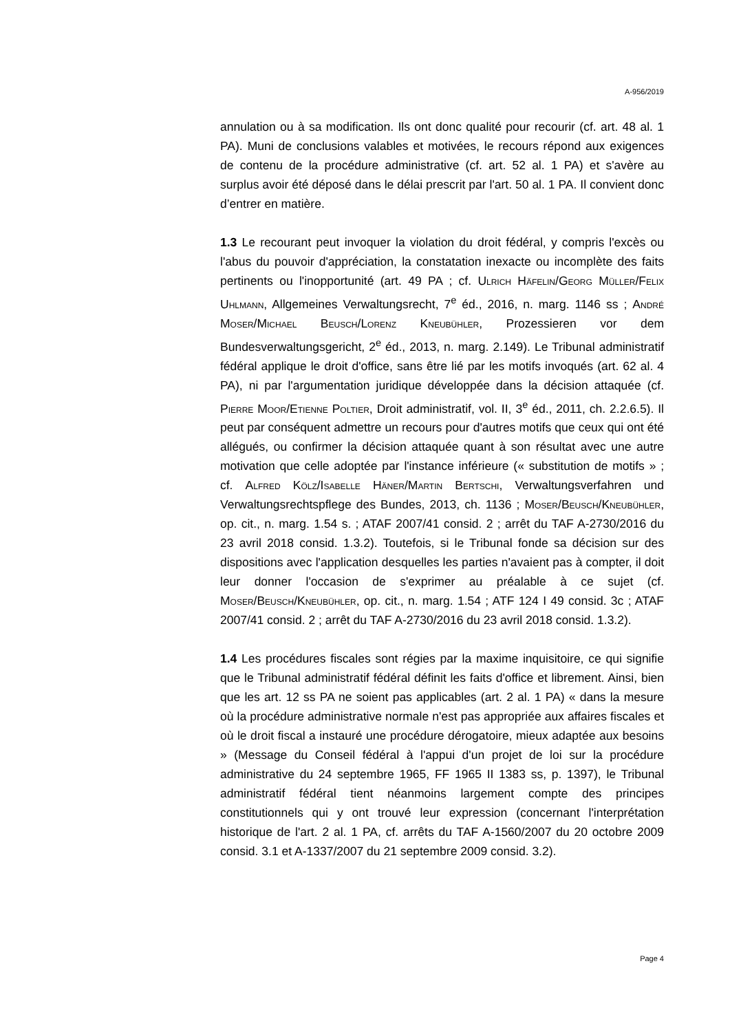A-956/2019
annulation ou à sa modification. Ils ont donc qualité pour recourir (cf. art. 48 al. 1 PA). Muni de conclusions valables et motivées, le recours répond aux exigences de contenu de la procédure administrative (cf. art. 52 al. 1 PA) et s'avère au surplus avoir été déposé dans le délai prescrit par l'art. 50 al. 1 PA. Il convient donc d’entrer en matière.
1.3 Le recourant peut invoquer la violation du droit fédéral, y compris l'excès ou l'abus du pouvoir d'appréciation, la constatation inexacte ou incomplète des faits pertinents ou l'inopportunité (art. 49 PA ; cf. Ulrich Häfelin/Georg Müller/Felix Uhlmann, Allgemeines Verwaltungsrecht, 7<sup>e</sup> éd., 2016, n. marg. 1146 ss ; André Moser/Michael Beusch/Lorenz Kneubühler, Prozessieren vor dem Bundesverwaltungsgericht, 2<sup>e</sup> éd., 2013, n. marg. 2.149). Le Tribunal administratif fédéral applique le droit d'office, sans être lié par les motifs invoqués (art. 62 al. 4 PA), ni par l'argumentation juridique développée dans la décision attaquée (cf. Pierre Moor/Etienne Poltier, Droit administratif, vol. II, 3<sup>e</sup> éd., 2011, ch. 2.2.6.5). Il peut par conséquent admettre un recours pour d'autres motifs que ceux qui ont été allégués, ou confirmer la décision attaquée quant à son résultat avec une autre motivation que celle adoptée par l'instance inférieure (« substitution de motifs » ; cf. Alfred Kölz/Isabelle Häner/Martin Bertschi, Verwaltungsverfahren und Verwaltungsrechtspflege des Bundes, 2013, ch. 1136 ; Moser/Beusch/Kneubühler, op. cit., n. marg. 1.54 s. ; ATAF 2007/41 consid. 2 ; arrêt du TAF A-2730/2016 du 23 avril 2018 consid. 1.3.2). Toutefois, si le Tribunal fonde sa décision sur des dispositions avec l'application desquelles les parties n'avaient pas à compter, il doit leur donner l'occasion de s'exprimer au préalable à ce sujet (cf. Moser/Beusch/Kneubühler, op. cit., n. marg. 1.54 ; ATF 124 I 49 consid. 3c ; ATAF 2007/41 consid. 2 ; arrêt du TAF A-2730/2016 du 23 avril 2018 consid. 1.3.2).
1.4 Les procédures fiscales sont régies par la maxime inquisitoire, ce qui signifie que le Tribunal administratif fédéral définit les faits d'office et librement. Ainsi, bien que les art. 12 ss PA ne soient pas applicables (art. 2 al. 1 PA) « dans la mesure où la procédure administrative normale n'est pas appropriée aux affaires fiscales et où le droit fiscal a instauré une procédure dérogatoire, mieux adaptée aux besoins » (Message du Conseil fédéral à l'appui d'un projet de loi sur la procédure administrative du 24 septembre 1965, FF 1965 II 1383 ss, p. 1397), le Tribunal administratif fédéral tient néanmoins largement compte des principes constitutionnels qui y ont trouvé leur expression (concernant l'interprétation historique de l'art. 2 al. 1 PA, cf. arrêts du TAF A-1560/2007 du 20 octobre 2009 consid. 3.1 et A-1337/2007 du 21 septembre 2009 consid. 3.2).
Page 4